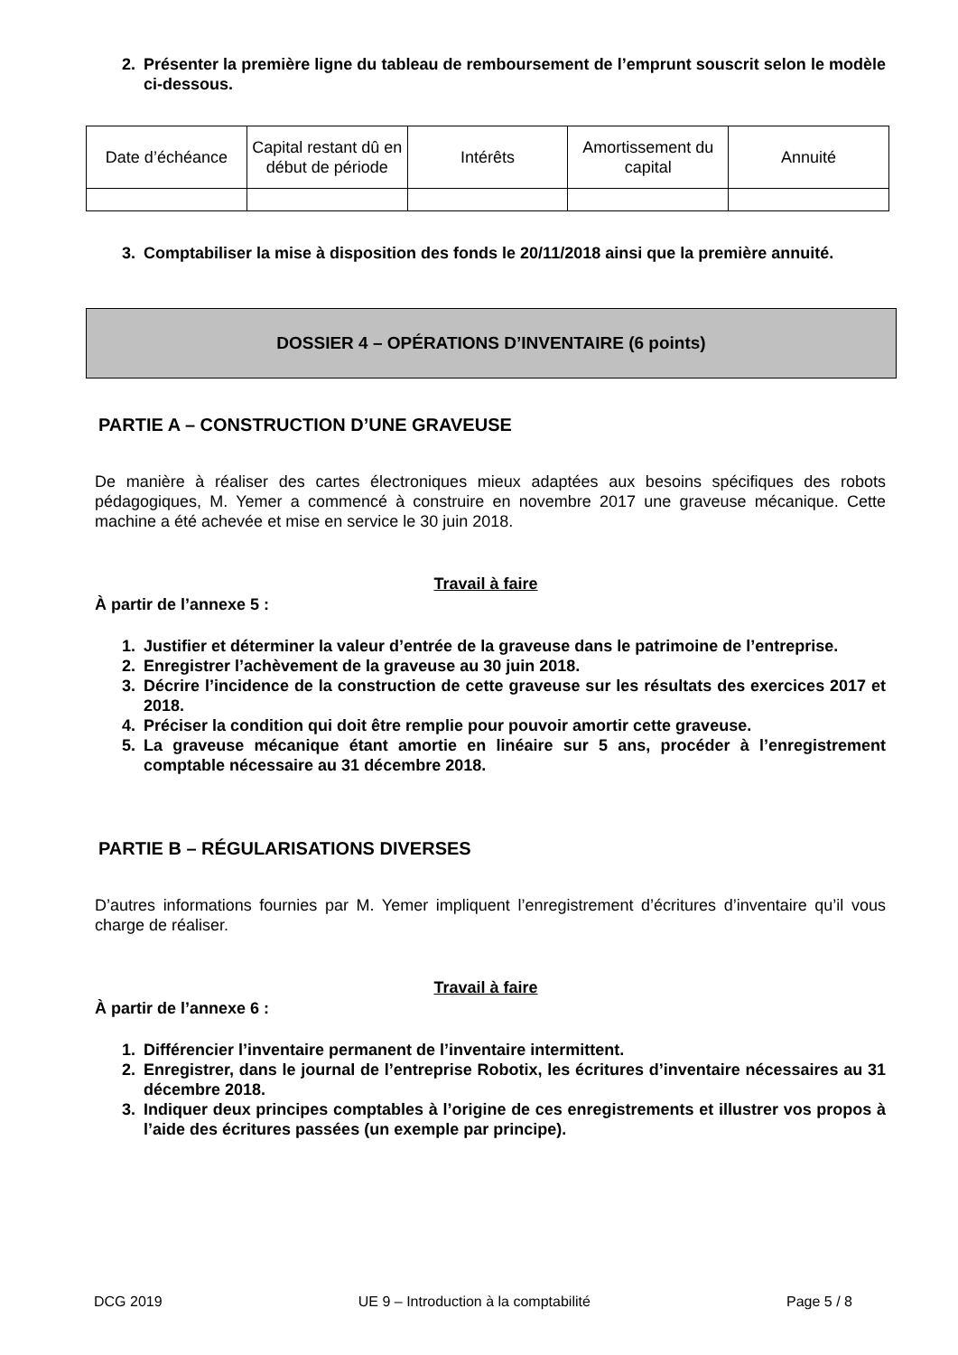2. Présenter la première ligne du tableau de remboursement de l’emprunt souscrit selon le modèle ci-dessous.
| Date d’échéance | Capital restant dû en début de période | Intérêts | Amortissement du capital | Annuité |
| --- | --- | --- | --- | --- |
3. Comptabiliser la mise à disposition des fonds le 20/11/2018 ainsi que la première annuité.
DOSSIER 4 – OPÉRATIONS D’INVENTAIRE (6 points)
PARTIE A – CONSTRUCTION D’UNE GRAVEUSE
De manière à réaliser des cartes électroniques mieux adaptées aux besoins spécifiques des robots pédagogiques, M. Yemer a commencé à construire en novembre 2017 une graveuse mécanique. Cette machine a été achevée et mise en service le 30 juin 2018.
Travail à faire
À partir de l’annexe 5 :
1. Justifier et déterminer la valeur d’entrée de la graveuse dans le patrimoine de l’entreprise.
2. Enregistrer l’achèvement de la graveuse au 30 juin 2018.
3. Décrire l’incidence de la construction de cette graveuse sur les résultats des exercices 2017 et 2018.
4. Préciser la condition qui doit être remplie pour pouvoir amortir cette graveuse.
5. La graveuse mécanique étant amortie en linéaire sur 5 ans, procéder à l’enregistrement comptable nécessaire au 31 décembre 2018.
PARTIE B – RÉGULARISATIONS DIVERSES
D’autres informations fournies par M. Yemer impliquent l’enregistrement d’écritures d’inventaire qu’il vous charge de réaliser.
Travail à faire
À partir de l’annexe 6 :
1. Différencier l’inventaire permanent de l’inventaire intermittent.
2. Enregistrer, dans le journal de l’entreprise Robotix, les écritures d’inventaire nécessaires au 31 décembre 2018.
3. Indiquer deux principes comptables à l’origine de ces enregistrements et illustrer vos propos à l’aide des écritures passées (un exemple par principe).
DCG 2019 UE 9 – Introduction à la comptabilité Page 5 / 8